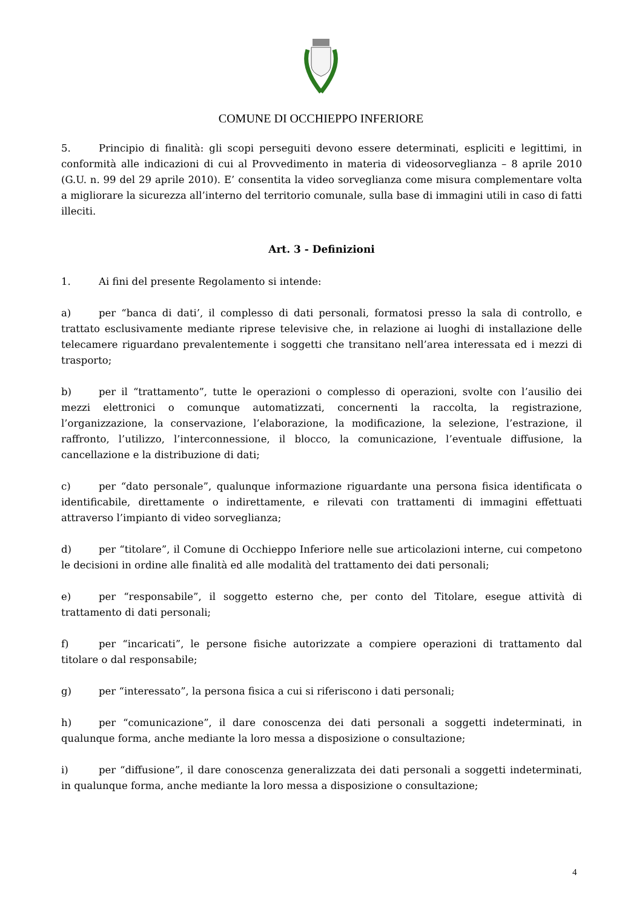COMUNE DI OCCHIEPPO INFERIORE
5. Principio di finalità: gli scopi perseguiti devono essere determinati, espliciti e legittimi, in conformità alle indicazioni di cui al Provvedimento in materia di videosorveglianza – 8 aprile 2010 (G.U. n. 99 del 29 aprile 2010). E’ consentita la video sorveglianza come misura complementare volta a migliorare la sicurezza all’interno del territorio comunale, sulla base di immagini utili in caso di fatti illeciti.
Art. 3 - Definizioni
1. Ai fini del presente Regolamento si intende:
a) per “banca di dati’, il complesso di dati personali, formatosi presso la sala di controllo, e trattato esclusivamente mediante riprese televisive che, in relazione ai luoghi di installazione delle telecamere riguardano prevalentemente i soggetti che transitano nell’area interessata ed i mezzi di trasporto;
b) per il “trattamento”, tutte le operazioni o complesso di operazioni, svolte con l’ausilio dei mezzi elettronici o comunque automatizzati, concernenti la raccolta, la registrazione, l’organizzazione, la conservazione, l’elaborazione, la modificazione, la selezione, l’estrazione, il raffronto, l’utilizzo, l’interconnessione, il blocco, la comunicazione, l’eventuale diffusione, la cancellazione e la distribuzione di dati;
c) per “dato personale”, qualunque informazione riguardante una persona fisica identificata o identificabile, direttamente o indirettamente, e rilevati con trattamenti di immagini effettuati attraverso l’impianto di video sorveglianza;
d) per “titolare”, il Comune di Occhieppo Inferiore nelle sue articolazioni interne, cui competono le decisioni in ordine alle finalità ed alle modalità del trattamento dei dati personali;
e) per “responsabile”, il soggetto esterno che, per conto del Titolare, esegue attività di trattamento di dati personali;
f) per “incaricati”, le persone fisiche autorizzate a compiere operazioni di trattamento dal titolare o dal responsabile;
g) per “interessato”, la persona fisica a cui si riferiscono i dati personali;
h) per “comunicazione”, il dare conoscenza dei dati personali a soggetti indeterminati, in qualunque forma, anche mediante la loro messa a disposizione o consultazione;
i) per “diffusione”, il dare conoscenza generalizzata dei dati personali a soggetti indeterminati, in qualunque forma, anche mediante la loro messa a disposizione o consultazione;
4